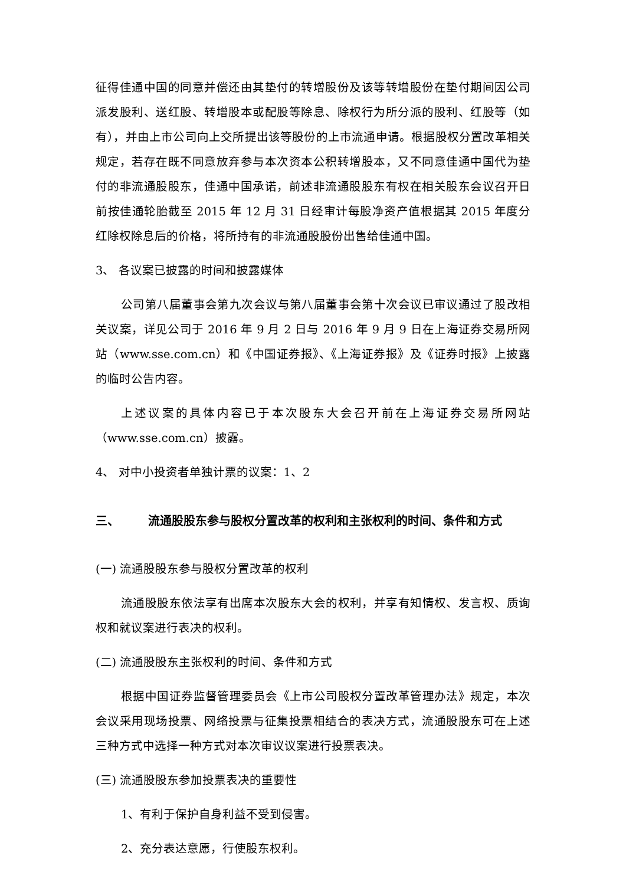征得佳通中国的同意并偿还由其垫付的转增股份及该等转增股份在垫付期间因公司派发股利、送红股、转增股本或配股等除息、除权行为所分派的股利、红股等（如有），并由上市公司向上交所提出该等股份的上市流通申请。根据股权分置改革相关规定，若存在既不同意放弃参与本次资本公积转增股本，又不同意佳通中国代为垫付的非流通股股东，佳通中国承诺，前述非流通股股东有权在相关股东会议召开日前按佳通轮胎截至 2015 年 12 月 31 日经审计每股净资产值根据其 2015 年度分红除权除息后的价格，将所持有的非流通股股份出售给佳通中国。
3、 各议案已披露的时间和披露媒体
公司第八届董事会第九次会议与第八届董事会第十次会议已审议通过了股改相关议案，详见公司于 2016 年 9 月 2 日与 2016 年 9 月 9 日在上海证券交易所网站（www.sse.com.cn）和《中国证券报》、《上海证券报》及《证券时报》上披露的临时公告内容。
上述议案的具体内容已于本次股东大会召开前在上海证券交易所网站（www.sse.com.cn）披露。
4、 对中小投资者单独计票的议案：1、2
三、 流通股股东参与股权分置改革的权利和主张权利的时间、条件和方式
(一) 流通股股东参与股权分置改革的权利
流通股股东依法享有出席本次股东大会的权利，并享有知情权、发言权、质询权和就议案进行表决的权利。
(二) 流通股股东主张权利的时间、条件和方式
根据中国证券监督管理委员会《上市公司股权分置改革管理办法》规定，本次会议采用现场投票、网络投票与征集投票相结合的表决方式，流通股股东可在上述三种方式中选择一种方式对本次审议议案进行投票表决。
(三) 流通股股东参加投票表决的重要性
1、有利于保护自身利益不受到侵害。
2、充分表达意愿，行使股东权利。